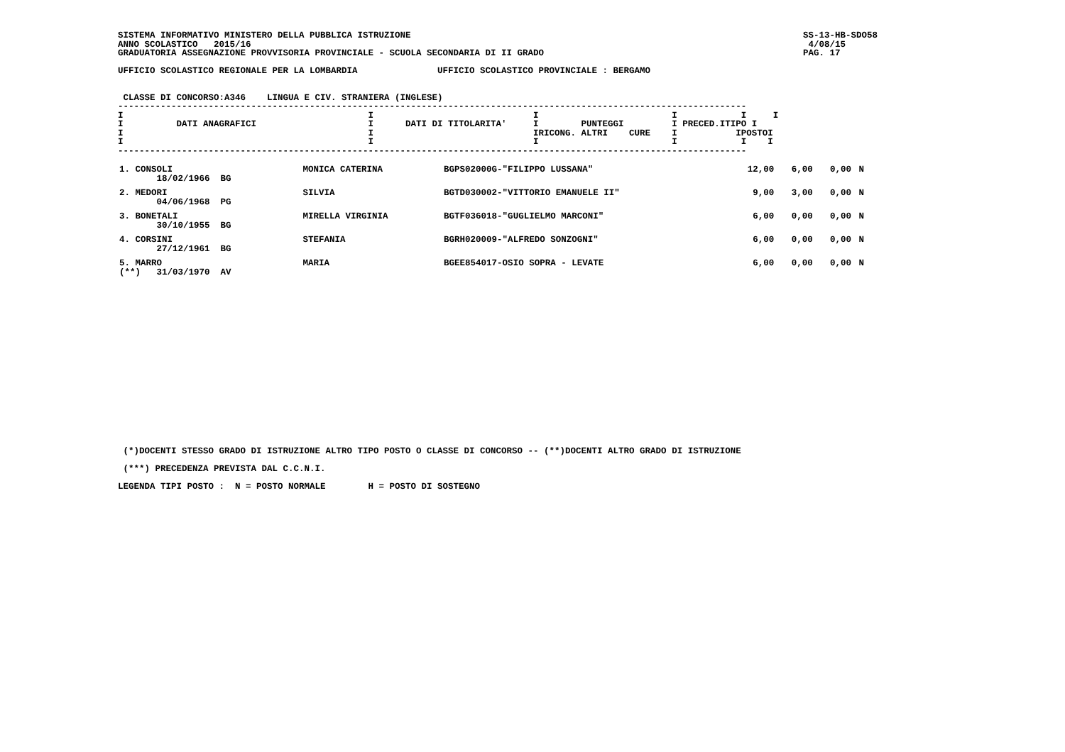SISTEMA INFORMATIVO MINISTERO DELLA PUBBLICA ISTRUZIONE
ANNO SCOLASTICO   2015/16
GRADUATORIA ASSEGNAZIONE PROVVISORIA PROVINCIALE - SCUOLA SECONDARIA DI II GRADO
SS-13-HB-SDO58
 4/08/15
PAG. 17
UFFICIO SCOLASTICO REGIONALE PER LA LOMBARDIA               UFFICIO SCOLASTICO PROVINCIALE : BERGAMO


 CLASSE DI CONCORSO:A346    LINGUA E CIV. STRANIERA (INGLESE)
----------------------------------------------------------------------------------------------------------------------
I                                              I                              I                         I            I     I
I          DATI ANAGRAFICI                     I      DATI DI TITOLARITA'     I        PUNTEGGI         I PRECED.ITIPO I
I                                              I                              IRICONG. ALTRI    CURE    I           IPOSTOI
I                                              I                              I                         I            I    I
----------------------------------------------------------------------------------------------------------------------
| 1. CONSOLI 18/02/1966 BG | MONICA CATERINA | BGPS02000G-"FILIPPO LUSSANA" | 12,00 | 6,00 | 0,00 | | N |
| 2. MEDORI 04/06/1968 PG | SILVIA | BGTD030002-"VITTORIO EMANUELE II" | 9,00 | 3,00 | 0,00 | | N |
| 3. BONETALI 30/10/1955 BG | MIRELLA VIRGINIA | BGTF036018-"GUGLIELMO MARCONI" | 6,00 | 0,00 | 0,00 | | N |
| 4. CORSINI 27/12/1961 BG | STEFANIA | BGRH020009-"ALFREDO SONZOGNI" | 6,00 | 0,00 | 0,00 | | N |
| 5. MARRO (**) 31/03/1970 AV | MARIA | BGEE854017-OSIO SOPRA - LEVATE | 6,00 | 0,00 | 0,00 | | N |
 (*)DOCENTI STESSO GRADO DI ISTRUZIONE ALTRO TIPO POSTO O CLASSE DI CONCORSO -- (**)DOCENTI ALTRO GRADO DI ISTRUZIONE

 (***) PRECEDENZA PREVISTA DAL C.C.N.I.

LEGENDA TIPI POSTO :  N = POSTO NORMALE        H = POSTO DI SOSTEGNO